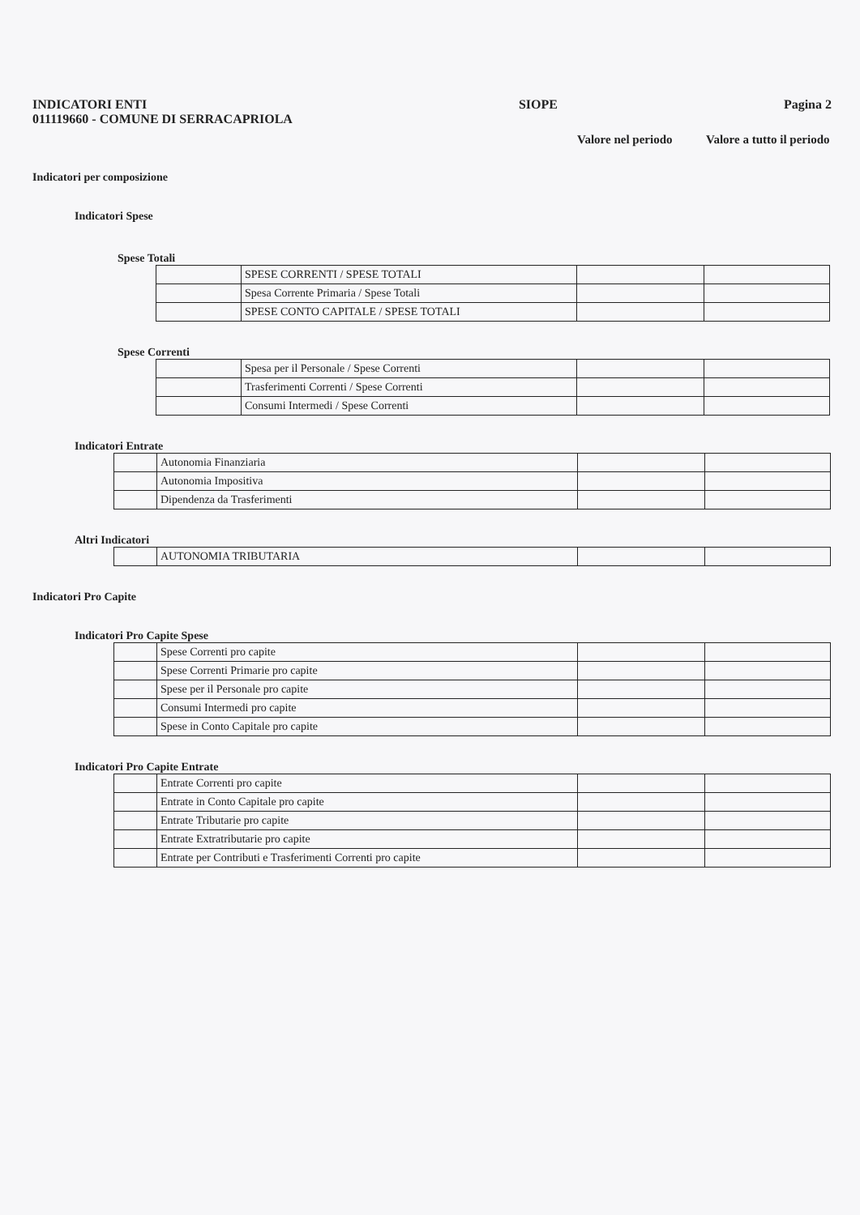INDICATORI ENTI
011119660 - COMUNE DI SERRACAPRIOLA
SIOPE Pagina 2
Valore nel periodo
Valore a tutto il periodo
Indicatori per composizione
Indicatori Spese
Spese Totali
| | SPESE CORRENTI / SPESE TOTALI | | |
| | Spesa Corrente Primaria / Spese Totali | | |
| | SPESE CONTO CAPITALE / SPESE TOTALI | | |
Spese Correnti
| | Spesa per il Personale / Spese Correnti | | |
| | Trasferimenti Correnti / Spese Correnti | | |
| | Consumi Intermedi / Spese Correnti | | |
Indicatori Entrate
| | Autonomia Finanziaria | | |
| | Autonomia Impositiva | | |
| | Dipendenza da Trasferimenti | | |
Altri Indicatori
| | AUTONOMIA TRIBUTARIA | | |
Indicatori Pro Capite
Indicatori Pro Capite Spese
| | Spese Correnti pro capite | | |
| | Spese Correnti Primarie pro capite | | |
| | Spese per il Personale pro capite | | |
| | Consumi Intermedi pro capite | | |
| | Spese in Conto Capitale pro capite | | |
Indicatori Pro Capite Entrate
| | Entrate Correnti pro capite | | |
| | Entrate in Conto Capitale pro capite | | |
| | Entrate Tributarie pro capite | | |
| | Entrate Extratributarie pro capite | | |
| | Entrate per Contributi e Trasferimenti Correnti pro capite | | |